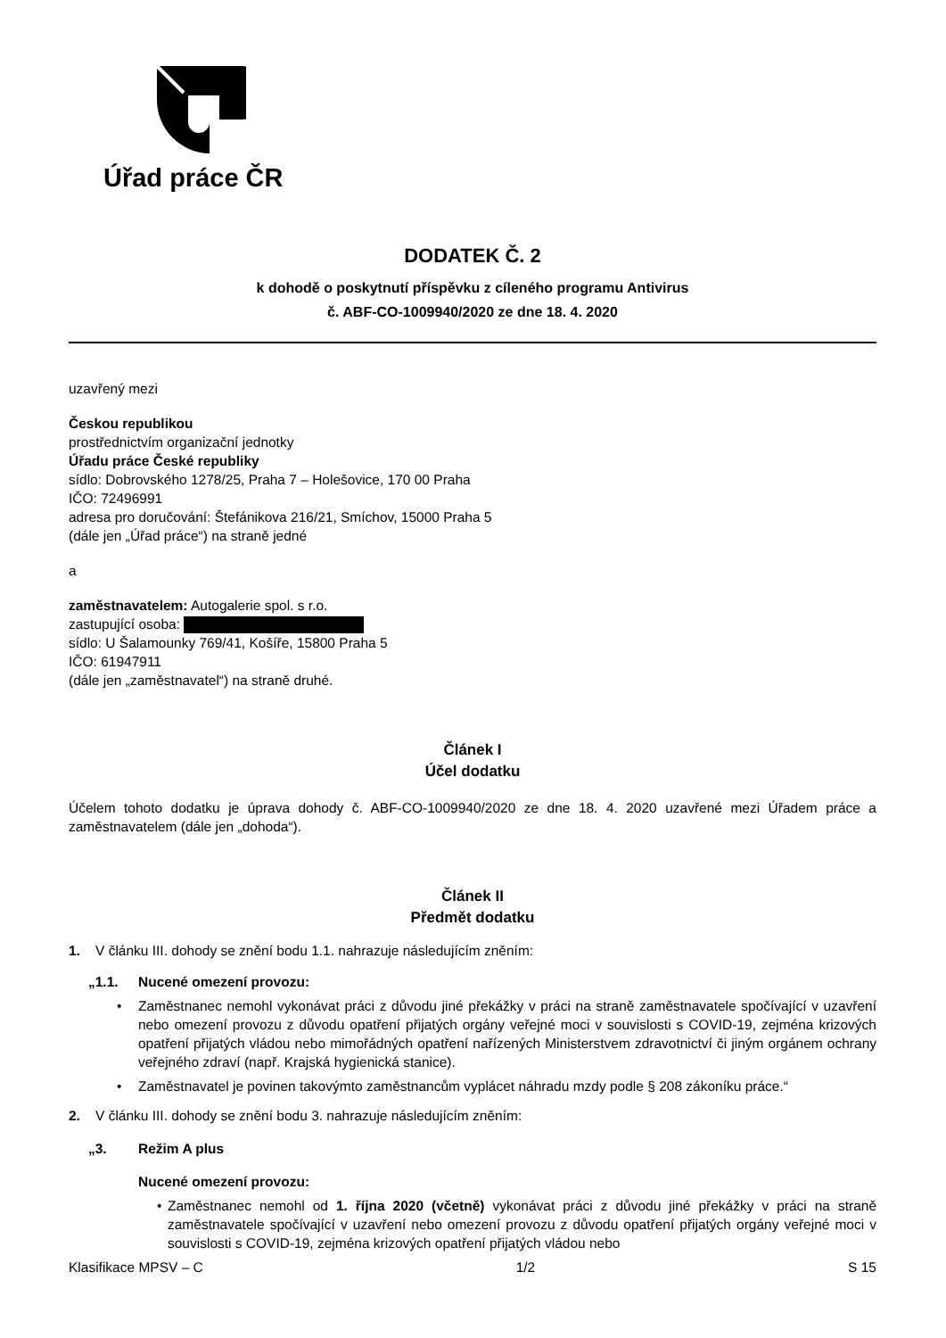Úřad práce ČR
DODATEK Č. 2
k dohodě o poskytnutí příspěvku z cíleného programu Antivirus
č. ABF-CO-1009940/2020 ze dne 18. 4. 2020
uzavřený mezi
Českou republikou
prostřednictvím organizační jednotky
Úřadu práce České republiky
sídlo: Dobrovského 1278/25, Praha 7 – Holešovice, 170 00 Praha
IČO: 72496991
adresa pro doručování: Štefánikova 216/21, Smíchov, 15000 Praha 5
(dále jen „Úřad práce“) na straně jedné
a
zaměstnavatelem: Autogalerie spol. s r.o.
zastupující osoba:
sídlo: U Šalamounky 769/41, Košíře, 15800 Praha 5
IČO: 61947911
(dále jen „zaměstnavatel“) na straně druhé.
Článek I
Účel dodatku
Účelem tohoto dodatku je úprava dohody č. ABF-CO-1009940/2020 ze dne 18. 4. 2020 uzavřené mezi Úřadem práce a zaměstnavatelem (dále jen „dohoda“).
Článek II
Předmět dodatku
1. V článku III. dohody se znění bodu 1.1. nahrazuje následujícím zněním:
„1.1. Nucené omezení provozu:
• Zaměstnanec nemohl vykonávat práci z důvodu jiné překážky v práci na straně zaměstnavatele spočívající v uzavření nebo omezení provozu z důvodu opatření přijatých orgány veřejné moci v souvislosti s COVID-19, zejména krizových opatření přijatých vládou nebo mimořádných opatření nařízených Ministerstvem zdravotnictví či jiným orgánem ochrany veřejného zdraví (např. Krajská hygienická stanice).
• Zaměstnavatel je povinen takovýmto zaměstnancům vyplácet náhradu mzdy podle § 208 zákoníku práce.“
2. V článku III. dohody se znění bodu 3. nahrazuje následujícím zněním:
„3. Režim A plus
Nucené omezení provozu:
• Zaměstnanec nemohl od 1. října 2020 (včetně) vykonávat práci z důvodu jiné překážky v práci na straně zaměstnavatele spočívající v uzavření nebo omezení provozu z důvodu opatření přijatých orgány veřejné moci v souvislosti s COVID-19, zejména krizových opatření přijatých vládou nebo
Klasifikace MPSV – C 1/2 S 15